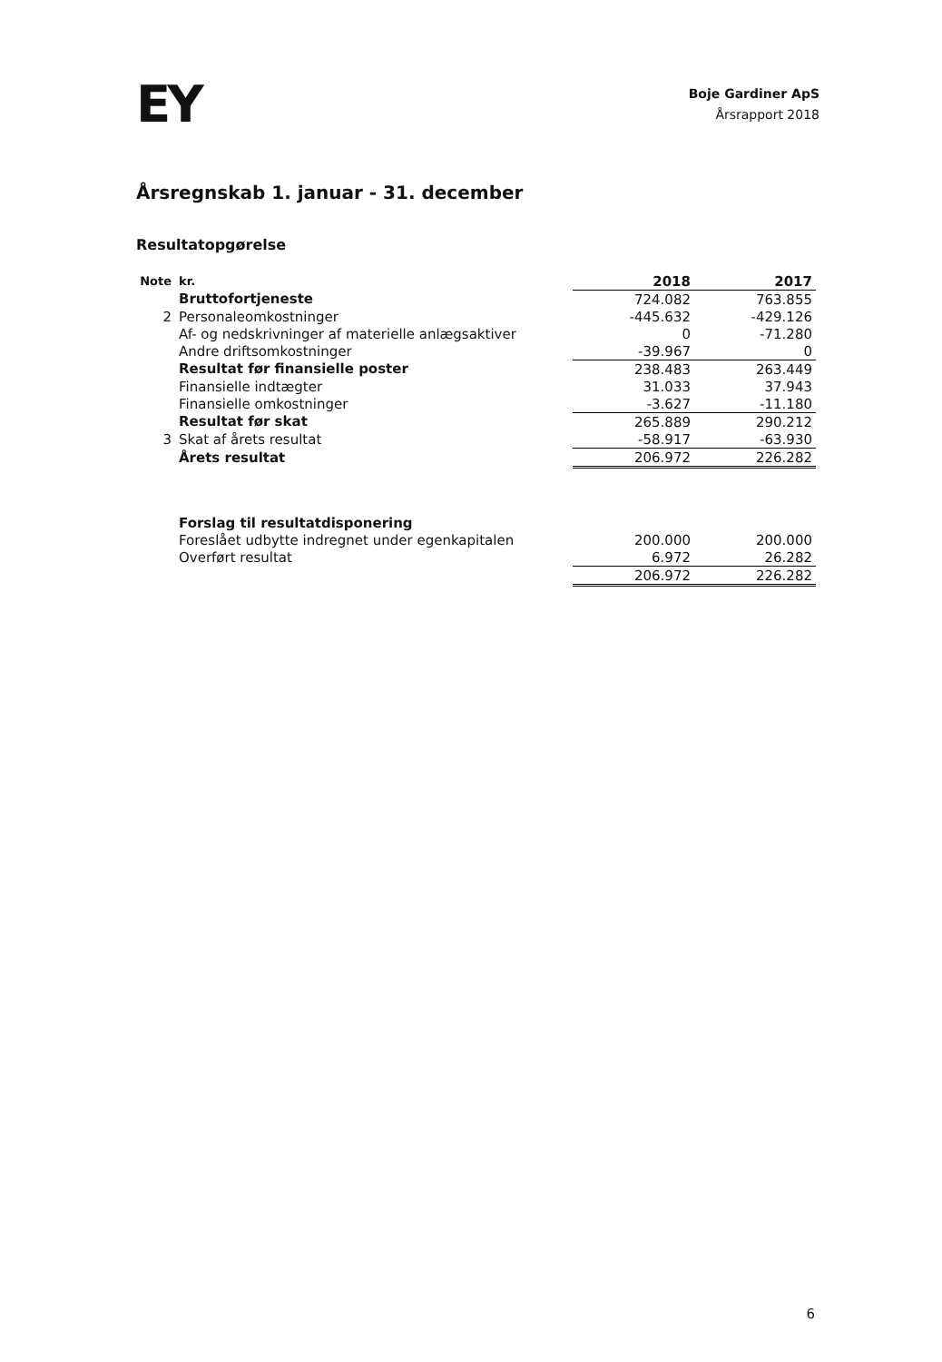EY
Boje Gardiner ApS
Årsrapport 2018
Årsregnskab 1. januar - 31. december
Resultatopgørelse
| Note | kr. | 2018 | 2017 |
| --- | --- | --- | --- |
| | Bruttofortjeneste | 724.082 | 763.855 |
| 2 | Personaleomkostninger | -445.632 | -429.126 |
| | Af- og nedskrivninger af materielle anlægsaktiver | 0 | -71.280 |
| | Andre driftsomkostninger | -39.967 | 0 |
| | Resultat før finansielle poster | 238.483 | 263.449 |
| | Finansielle indtægter | 31.033 | 37.943 |
| | Finansielle omkostninger | -3.627 | -11.180 |
| | Resultat før skat | 265.889 | 290.212 |
| 3 | Skat af årets resultat | -58.917 | -63.930 |
| | Årets resultat | 206.972 | 226.282 |
| | Forslag til resultatdisponering | | |
| | Foreslået udbytte indregnet under egenkapitalen | 200.000 | 200.000 |
| | Overført resultat | 6.972 | 26.282 |
| | | 206.972 | 226.282 |
6